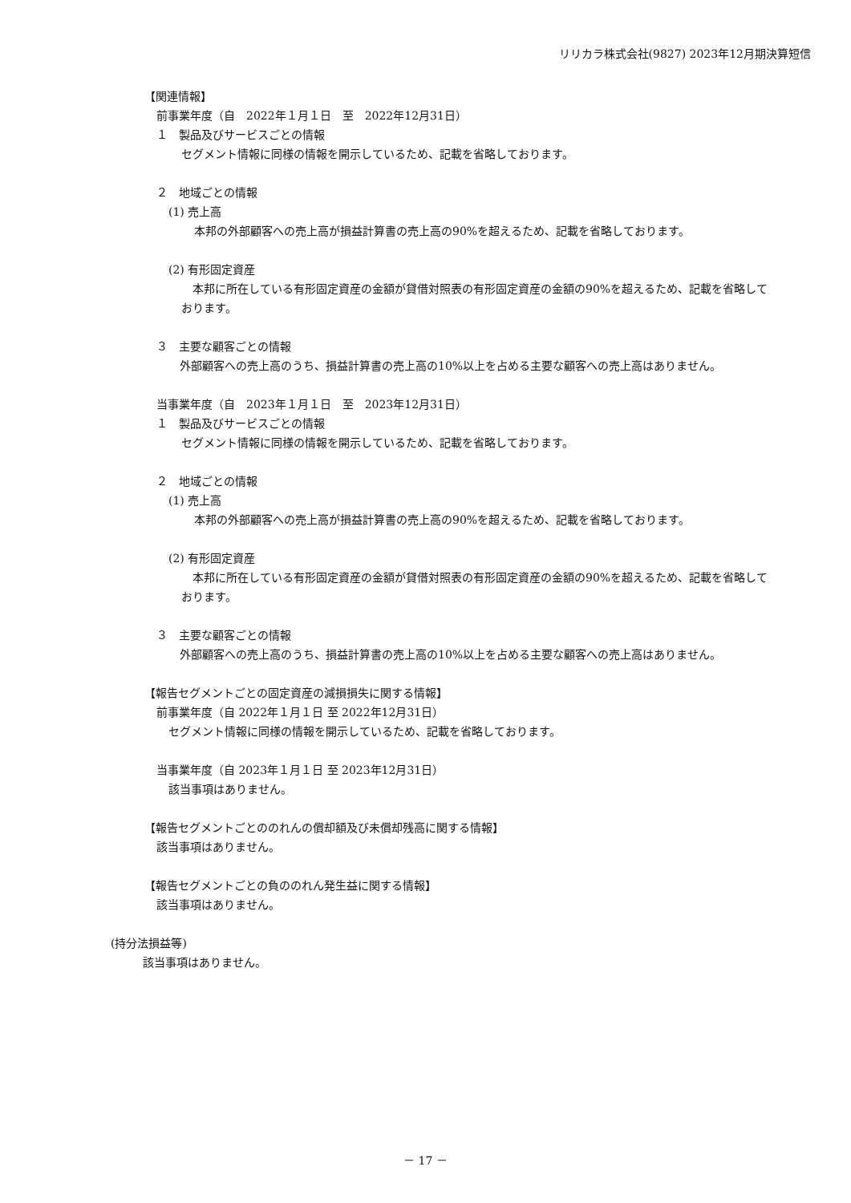リリカラ株式会社(9827) 2023年12月期決算短信
【関連情報】
前事業年度（自　2022年１月１日　至　2022年12月31日）
１　製品及びサービスごとの情報
セグメント情報に同様の情報を開示しているため、記載を省略しております。
２　地域ごとの情報
(1) 売上高
本邦の外部顧客への売上高が損益計算書の売上高の90%を超えるため、記載を省略しております。
(2) 有形固定資産
　本邦に所在している有形固定資産の金額が貸借対照表の有形固定資産の金額の90%を超えるため、記載を省略しております。
３　主要な顧客ごとの情報
　外部顧客への売上高のうち、損益計算書の売上高の10%以上を占める主要な顧客への売上高はありません。
当事業年度（自　2023年１月１日　至　2023年12月31日）
１　製品及びサービスごとの情報
セグメント情報に同様の情報を開示しているため、記載を省略しております。
２　地域ごとの情報
(1) 売上高
本邦の外部顧客への売上高が損益計算書の売上高の90%を超えるため、記載を省略しております。
(2) 有形固定資産
　本邦に所在している有形固定資産の金額が貸借対照表の有形固定資産の金額の90%を超えるため、記載を省略しております。
３　主要な顧客ごとの情報
　外部顧客への売上高のうち、損益計算書の売上高の10%以上を占める主要な顧客への売上高はありません。
【報告セグメントごとの固定資産の減損損失に関する情報】
前事業年度（自 2022年１月１日 至 2022年12月31日）
セグメント情報に同様の情報を開示しているため、記載を省略しております。
当事業年度（自 2023年１月１日 至 2023年12月31日）
該当事項はありません。
【報告セグメントごとののれんの償却額及び未償却残高に関する情報】
該当事項はありません。
【報告セグメントごとの負ののれん発生益に関する情報】
該当事項はありません。
(持分法損益等)
該当事項はありません。
－ 17 －